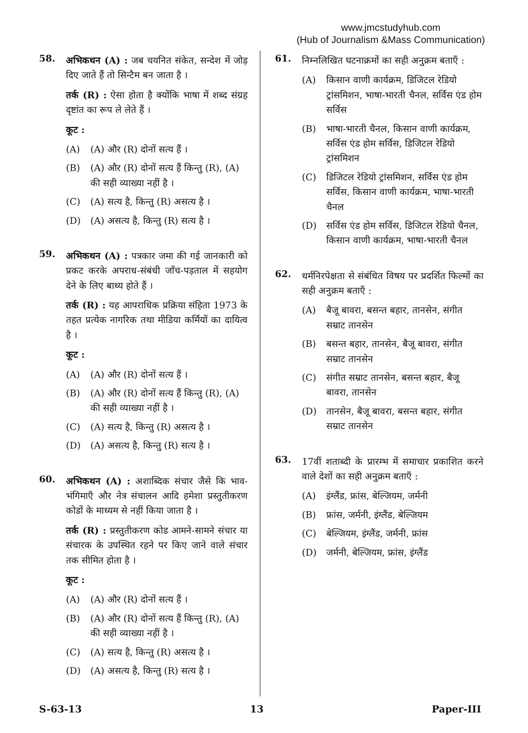www.jmcstudyhub.com
(Hub of Journalism &Mass Communication)
58.
अभिकथन (A) : जब चयनित संकेत, सन्देश में जोड़ दिए जाते हैं तो सिन्टैम बन जाता है ।
तर्क (R) : ऐसा होता है क्योंकि भाषा में शब्द संग्रह दृष्टांत का रूप ले लेते हैं ।
कूट :
(A) (A) और (R) दोनों सत्य हैं ।
(B) (A) और (R) दोनों सत्य हैं किन्तु (R), (A) की सही व्याख्या नहीं है ।
(C) (A) सत्य है, किन्तु (R) असत्य है ।
(D) (A) असत्य है, किन्तु (R) सत्य है ।
59.
अभिकथन (A) : पत्रकार जमा की गई जानकारी को प्रकट करके अपराध-संबंधी जाँच-पड़ताल में सहयोग देने के लिए बाध्य होते हैं ।
तर्क (R) : यह आपराधिक प्रक्रिया संहिता 1973 के तहत प्रत्येक नागरिक तथा मीडिया कर्मियों का दायित्व है ।
कूट :
(A) (A) और (R) दोनों सत्य हैं ।
(B) (A) और (R) दोनों सत्य हैं किन्तु (R), (A) की सही व्याख्या नहीं है ।
(C) (A) सत्य है, किन्तु (R) असत्य है ।
(D) (A) असत्य है, किन्तु (R) सत्य है ।
60.
अभिकथन (A) : अशाब्दिक संचार जैसे कि भाव-भंगिमाएँ और नेत्र संचालन आदि हमेशा प्रस्तुतीकरण कोडों के माध्यम से नहीं किया जाता है ।
तर्क (R) : प्रस्तुतीकरण कोड आमने-सामने संचार या संचारक के उपस्थित रहने पर किए जाने वाले संचार तक सीमित होता है ।
कूट :
(A) (A) और (R) दोनों सत्य हैं ।
(B) (A) और (R) दोनों सत्य हैं किन्तु (R), (A) की सही व्याख्या नहीं है ।
(C) (A) सत्य है, किन्तु (R) असत्य है ।
(D) (A) असत्य है, किन्तु (R) सत्य है ।
61.
निम्नलिखित घटनाक्रमों का सही अनुक्रम बताएँ :
(A) किसान वाणी कार्यक्रम, डिजिटल रेडियो ट्रांसमिशन, भाषा-भारती चैनल, सर्विस एंड होम सर्विस
(B) भाषा-भारती चैनल, किसान वाणी कार्यक्रम, सर्विस एंड होम सर्विस, डिजिटल रेडियो ट्रांसमिशन
(C) डिजिटल रेडियो ट्रांसमिशन, सर्विस एंड होम सर्विस, किसान वाणी कार्यक्रम, भाषा-भारती चैनल
(D) सर्विस एंड होम सर्विस, डिजिटल रेडियो चैनल, किसान वाणी कार्यक्रम, भाषा-भारती चैनल
62.
धर्मनिरपेक्षता से संबंधित विषय पर प्रदर्शित फिल्मों का सही अनुक्रम बताएँ :
(A) बैजू बावरा, बसन्त बहार, तानसेन, संगीत सम्राट तानसेन
(B) बसन्त बहार, तानसेन, बैजू बावरा, संगीत सम्राट तानसेन
(C) संगीत सम्राट तानसेन, बसन्त बहार, बैजू बावरा, तानसेन
(D) तानसेन, बैजू बावरा, बसन्त बहार, संगीत सम्राट तानसेन
63.
17वीं शताब्दी के प्रारम्भ में समाचार प्रकाशित करने वाले देशों का सही अनुक्रम बताएँ :
(A) इंग्लैंड, फ्रांस, बेल्जियम, जर्मनी
(B) फ्रांस, जर्मनी, इंग्लैंड, बेल्जियम
(C) बेल्जियम, इंग्लैंड, जर्मनी, फ्रांस
(D) जर्मनी, बेल्जियम, फ्रांस, इंग्लैंड
S-63-13 13 Paper-III